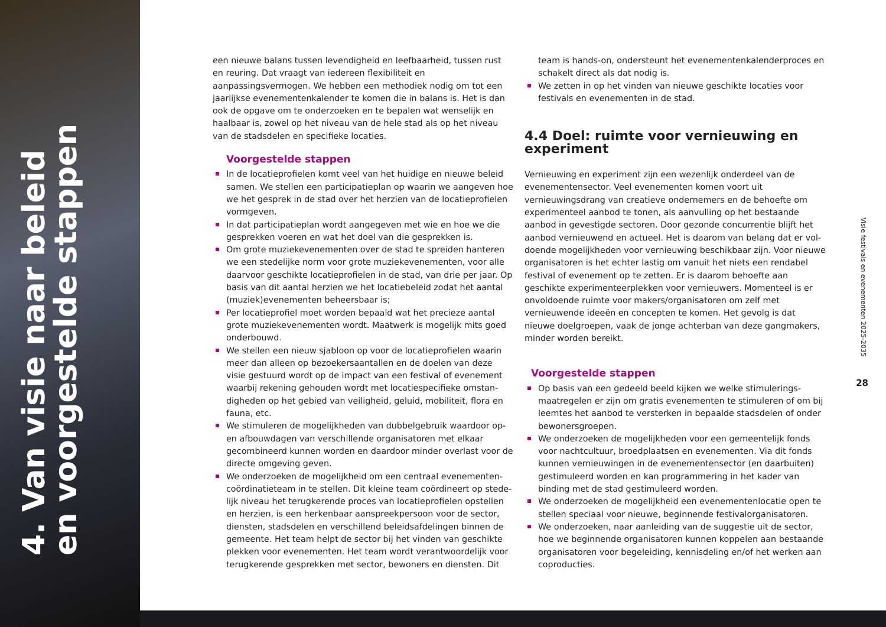4. Van visie naar beleid en voorgestelde stappen
een nieuwe balans tussen levendigheid en leefbaarheid, tussen rust en reuring. Dat vraagt van iedereen flexibiliteit en aanpassingsvermogen. We hebben een methodiek nodig om tot een jaarlijkse evenemen­tenkalender te komen die in balans is. Het is dan ook de opgave om te onderzoeken en te bepalen wat wenselijk en haalbaar is, zowel op het niveau van de hele stad als op het niveau van de stadsdelen en specifieke locaties.
Voorgestelde stappen
In de locatieprofielen komt veel van het huidige en nieuwe beleid samen. We stellen een participatieplan op waarin we aangeven hoe we het gesprek in de stad over het herzien van de locatieprofielen vormgeven.
In dat participatieplan wordt aangegeven met wie en hoe we die gesprekken voeren en wat het doel van die gesprekken is.
Om grote muziekevenementen over de stad te spreiden hanteren we een stedelijke norm voor grote muziekevenementen, voor alle daarvoor geschikte locatieprofielen in de stad, van drie per jaar. Op basis van dit aantal herzien we het locatiebeleid zodat het aantal (muziek)evenementen beheersbaar is;
Per locatieprofiel moet worden bepaald wat het precieze aantal grote muziekevenementen wordt. Maatwerk is mogelijk mits goed onderbouwd.
We stellen een nieuw sjabloon op voor de locatieprofielen waarin meer dan alleen op bezoekersaantallen en de doelen van deze visie gestuurd wordt op de impact van een festival of evenement waarbij rekening gehouden wordt met locatiespecifieke omstan­digheden op het gebied van veiligheid, geluid, mobiliteit, flora en fauna, etc.
We stimuleren de mogelijkheden van dubbelgebruik waardoor op- en afbouwdagen van verschillende organisatoren met elkaar gecombineerd kunnen worden en daardoor minder overlast voor de directe omgeving geven.
We onderzoeken de mogelijkheid om een centraal evenementen­coördinatieteam in te stellen. Dit kleine team coördineert op stede­lijk niveau het terugkerende proces van locatieprofielen opstellen en herzien, is een herkenbaar aanspreekpersoon voor de sector, diensten, stadsdelen en verschillend beleidsafdelingen binnen de gemeente. Het team helpt de sector bij het vinden van geschikte plekken voor evenementen. Het team wordt verantwoordelijk voor terugkerende gesprekken met sector, bewoners en diensten. Dit
team is hands-on, ondersteunt het evenementenkalenderproces en schakelt direct als dat nodig is.
We zetten in op het vinden van nieuwe geschikte locaties voor festivals en evenementen in de stad.
4.4 Doel: ruimte voor vernieuwing en experiment
Vernieuwing en experiment zijn een wezenlijk onderdeel van de evenementensector. Veel evenementen komen voort uit vernieuwingsdrang van creatieve ondernemers en de behoefte om experimenteel aanbod te tonen, als aanvulling op het bestaande aanbod in gevestigde sectoren. Door gezonde concurrentie blijft het aanbod vernieuwend en actueel. Het is daarom van belang dat er vol­doende mogelijkheden voor vernieuwing beschikbaar zijn. Voor nieuwe organisatoren is het echter lastig om vanuit het niets een rendabel festival of evenement op te zetten. Er is daarom behoefte aan geschikte experimenteerplekken voor vernieuwers. Momenteel is er onvoldoende ruimte voor makers/organisatoren om zelf met vernieuwende ideeën en concepten te komen. Het gevolg is dat nieuwe doelgroepen, vaak de jonge achterban van deze gangmakers, minder worden bereikt.
Voorgestelde stappen
Op basis van een gedeeld beeld kijken we welke stimulerings­maatregelen er zijn om gratis evenementen te stimuleren of om bij leemtes het aanbod te versterken in bepaalde stadsdelen of onder bewonersgroepen.
We onderzoeken de mogelijkheden voor een gemeentelijk fonds voor nachtcultuur, broedplaatsen en evenementen. Via dit fonds kunnen vernieuwingen in de evenementensector (en daarbuiten) gestimuleerd worden en kan programmering in het kader van binding met de stad gestimuleerd worden.
We onderzoeken de mogelijkheid een evenementenlocatie open te stellen speciaal voor nieuwe, beginnende festivalorganisatoren.
We onderzoeken, naar aanleiding van de suggestie uit de sector, hoe we beginnende organisatoren kunnen koppelen aan bestaande organisatoren voor begeleiding, kennisdeling en/of het werken aan coproducties.
Visie festivals en evenementen 2025-2035
28